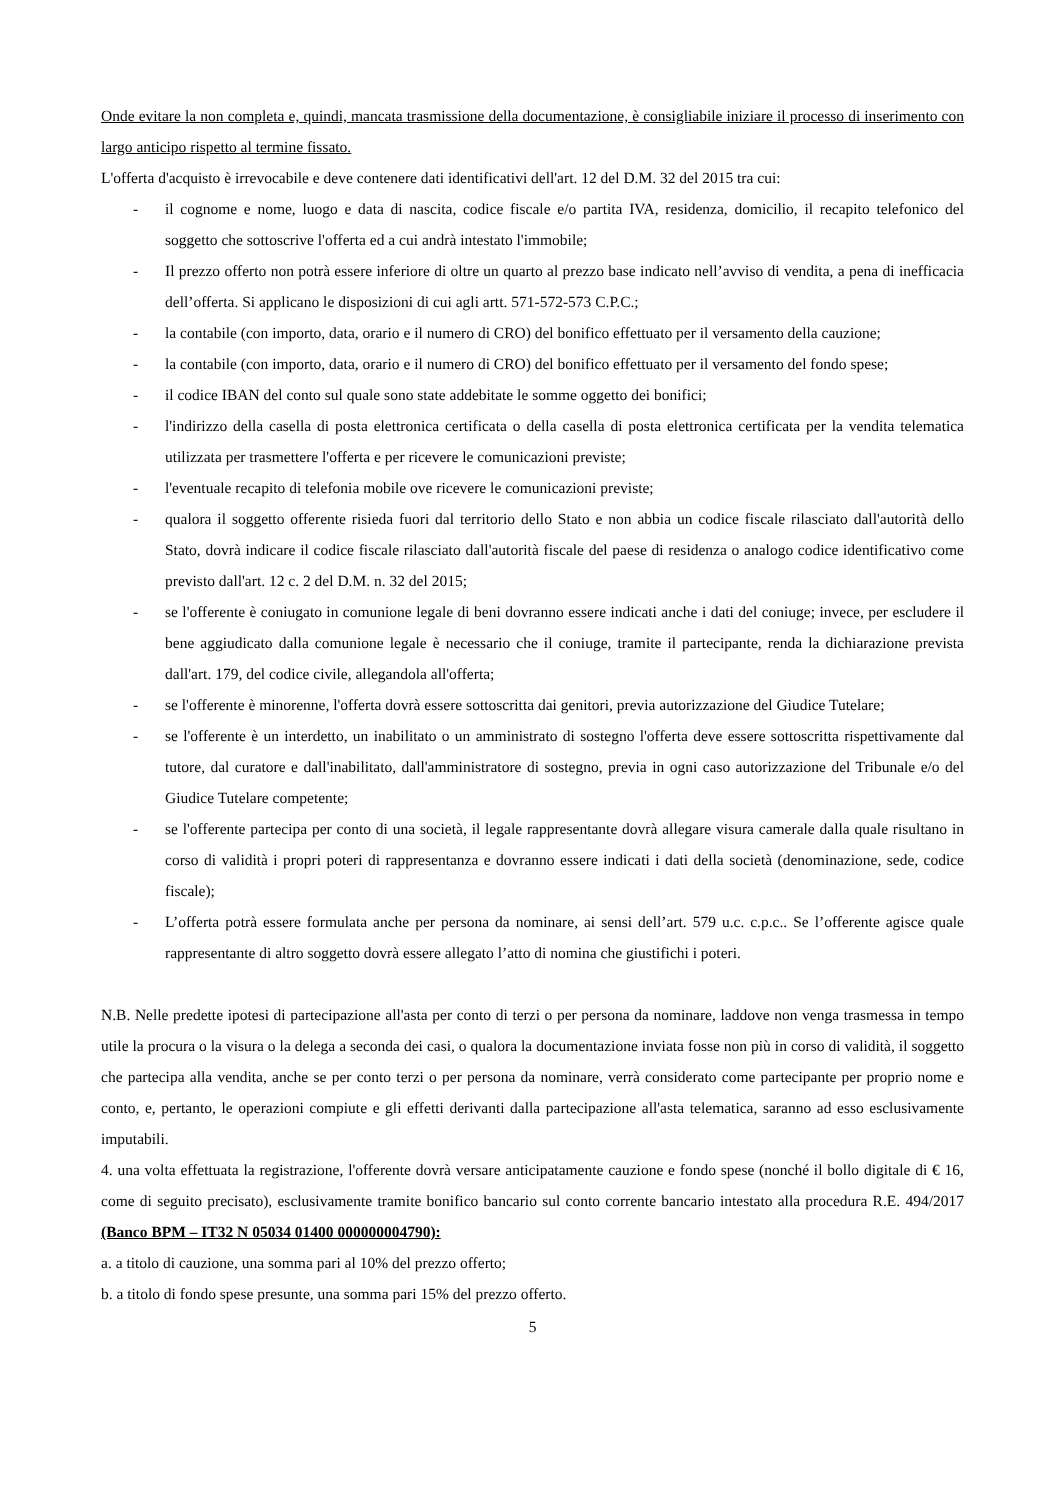Onde evitare la non completa e, quindi, mancata trasmissione della documentazione, è consigliabile iniziare il processo di inserimento con largo anticipo rispetto al termine fissato.
L'offerta d'acquisto è irrevocabile e deve contenere dati identificativi dell'art. 12 del D.M. 32 del 2015 tra cui:
- il cognome e nome, luogo e data di nascita, codice fiscale e/o partita IVA, residenza, domicilio, il recapito telefonico del soggetto che sottoscrive l'offerta ed a cui andrà intestato l'immobile;
- Il prezzo offerto non potrà essere inferiore di oltre un quarto al prezzo base indicato nell’avviso di vendita, a pena di inefficacia dell’offerta. Si applicano le disposizioni di cui agli artt. 571-572-573 C.P.C.;
- la contabile (con importo, data, orario e il numero di CRO) del bonifico effettuato per il versamento della cauzione;
- la contabile (con importo, data, orario e il numero di CRO) del bonifico effettuato per il versamento del fondo spese;
- il codice IBAN del conto sul quale sono state addebitate le somme oggetto dei bonifici;
- l'indirizzo della casella di posta elettronica certificata o della casella di posta elettronica certificata per la vendita telematica utilizzata per trasmettere l'offerta e per ricevere le comunicazioni previste;
- l'eventuale recapito di telefonia mobile ove ricevere le comunicazioni previste;
- qualora il soggetto offerente risieda fuori dal territorio dello Stato e non abbia un codice fiscale rilasciato dall'autorità dello Stato, dovrà indicare il codice fiscale rilasciato dall'autorità fiscale del paese di residenza o analogo codice identificativo come previsto dall'art. 12 c. 2 del D.M. n. 32 del 2015;
- se l'offerente è coniugato in comunione legale di beni dovranno essere indicati anche i dati del coniuge; invece, per escludere il bene aggiudicato dalla comunione legale è necessario che il coniuge, tramite il partecipante, renda la dichiarazione prevista dall'art. 179, del codice civile, allegandola all'offerta;
- se l'offerente è minorenne, l'offerta dovrà essere sottoscritta dai genitori, previa autorizzazione del Giudice Tutelare;
- se l'offerente è un interdetto, un inabilitato o un amministrato di sostegno l'offerta deve essere sottoscritta rispettivamente dal tutore, dal curatore e dall'inabilitato, dall'amministratore di sostegno, previa in ogni caso autorizzazione del Tribunale e/o del Giudice Tutelare competente;
- se l'offerente partecipa per conto di una società, il legale rappresentante dovrà allegare visura camerale dalla quale risultano in corso di validità i propri poteri di rappresentanza e dovranno essere indicati i dati della società (denominazione, sede, codice fiscale);
- L’offerta potrà essere formulata anche per persona da nominare, ai sensi dell’art. 579 u.c. c.p.c.. Se l’offerente agisce quale rappresentante di altro soggetto dovrà essere allegato l’atto di nomina che giustifichi i poteri.
N.B. Nelle predette ipotesi di partecipazione all'asta per conto di terzi o per persona da nominare, laddove non venga trasmessa in tempo utile la procura o la visura o la delega a seconda dei casi, o qualora la documentazione inviata fosse non più in corso di validità, il soggetto che partecipa alla vendita, anche se per conto terzi o per persona da nominare, verrà considerato come partecipante per proprio nome e conto, e, pertanto, le operazioni compiute e gli effetti derivanti dalla partecipazione all'asta telematica, saranno ad esso esclusivamente imputabili.
4. una volta effettuata la registrazione, l'offerente dovrà versare anticipatamente cauzione e fondo spese (nonché il bollo digitale di € 16, come di seguito precisato), esclusivamente tramite bonifico bancario sul conto corrente bancario intestato alla procedura R.E. 494/2017 (Banco BPM – IT32 N 05034 01400 000000004790):
a. a titolo di cauzione, una somma pari al 10% del prezzo offerto;
b. a titolo di fondo spese presunte, una somma pari 15% del prezzo offerto.
5